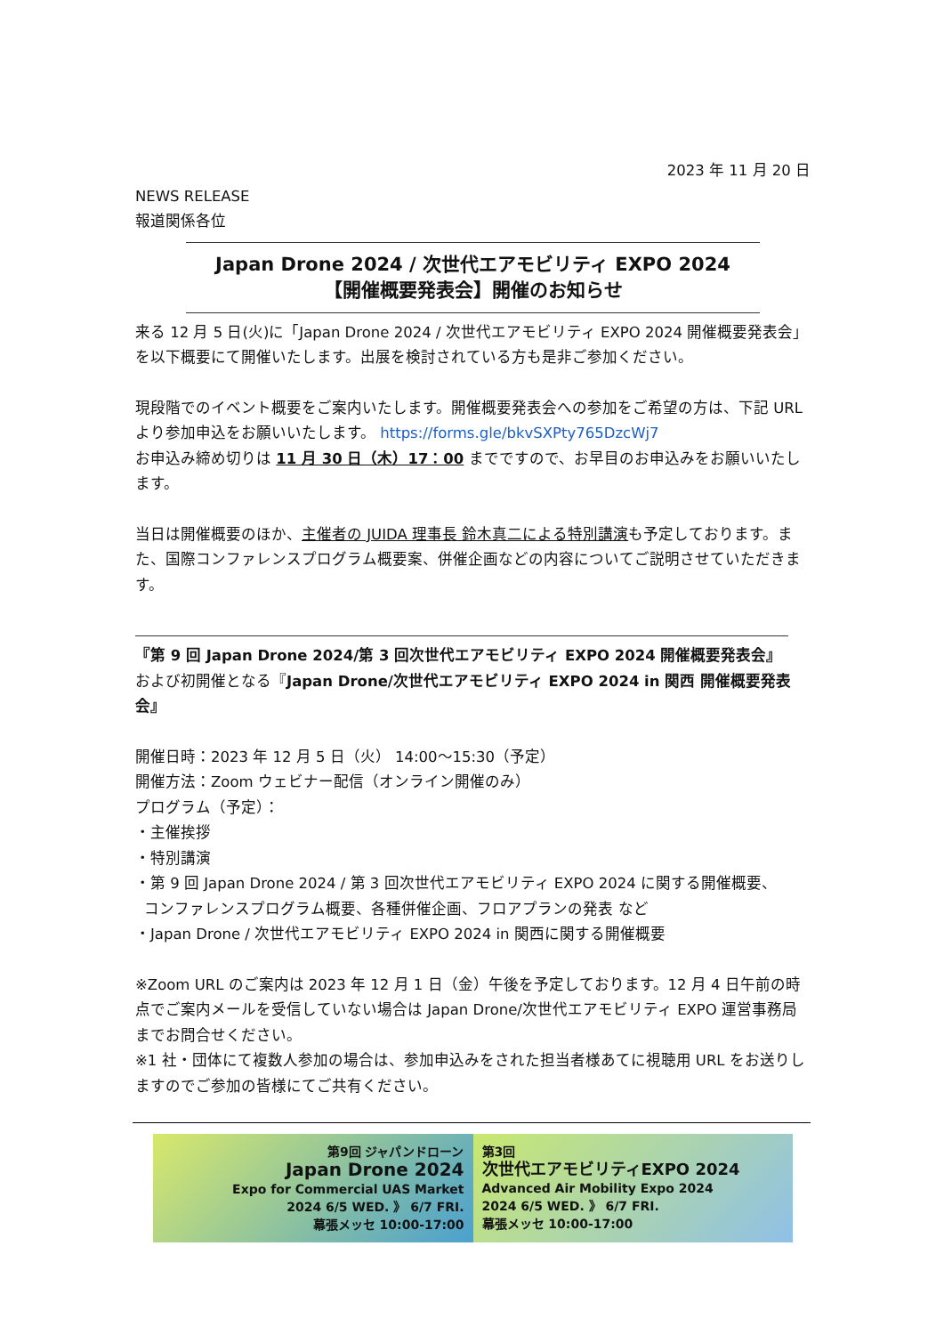2023 年 11 月 20 日
NEWS RELEASE
報道関係各位
Japan Drone 2024 / 次世代エアモビリティ EXPO 2024
【開催概要発表会】開催のお知らせ
来る 12 月 5 日(火)に「Japan Drone 2024 / 次世代エアモビリティ EXPO 2024 開催概要発表会」を以下概要にて開催いたします。出展を検討されている方も是非ご参加ください。
現段階でのイベント概要をご案内いたします。開催概要発表会への参加をご希望の方は、下記 URL より参加申込をお願いいたします。 https://forms.gle/bkvSXPty765DzcWj7
お申込み締め切りは 11 月 30 日（木）17：00 までですので、お早目のお申込みをお願いいたします。
当日は開催概要のほか、主催者の JUIDA 理事長 鈴木真二による特別講演も予定しております。また、国際コンファレンスプログラム概要案、併催企画などの内容についてご説明させていただきます。
『第 9 回 Japan Drone 2024/第 3 回次世代エアモビリティ EXPO 2024 開催概要発表会』
および初開催となる『Japan Drone/次世代エアモビリティ EXPO 2024 in 関西 開催概要発表会』
開催日時：2023 年 12 月 5 日（火） 14:00～15:30（予定）
開催方法：Zoom ウェビナー配信（オンライン開催のみ）
プログラム（予定）：
・主催挨拶
・特別講演
・第 9 回 Japan Drone 2024 / 第 3 回次世代エアモビリティ EXPO 2024 に関する開催概要、
コンファレンスプログラム概要、各種併催企画、フロアプランの発表 など
・Japan Drone / 次世代エアモビリティ EXPO 2024 in 関西に関する開催概要
※Zoom URL のご案内は 2023 年 12 月 1 日（金）午後を予定しております。12 月 4 日午前の時点でご案内メールを受信していない場合は Japan Drone/次世代エアモビリティ EXPO 運営事務局までお問合せください。
※1 社・団体にて複数人参加の場合は、参加申込みをされた担当者様あてに視聴用 URL をお送りしますのでご参加の皆様にてご共有ください。
第9回 ジャパンドローン
Japan Drone 2024
Expo for Commercial UAS Market
2024 6/5 WED. 》 6/7 FRI.
幕張メッセ 10:00-17:00
第3回
次世代エアモビリティEXPO 2024
Advanced Air Mobility Expo 2024
2024 6/5 WED. 》 6/7 FRI.
幕張メッセ 10:00-17:00